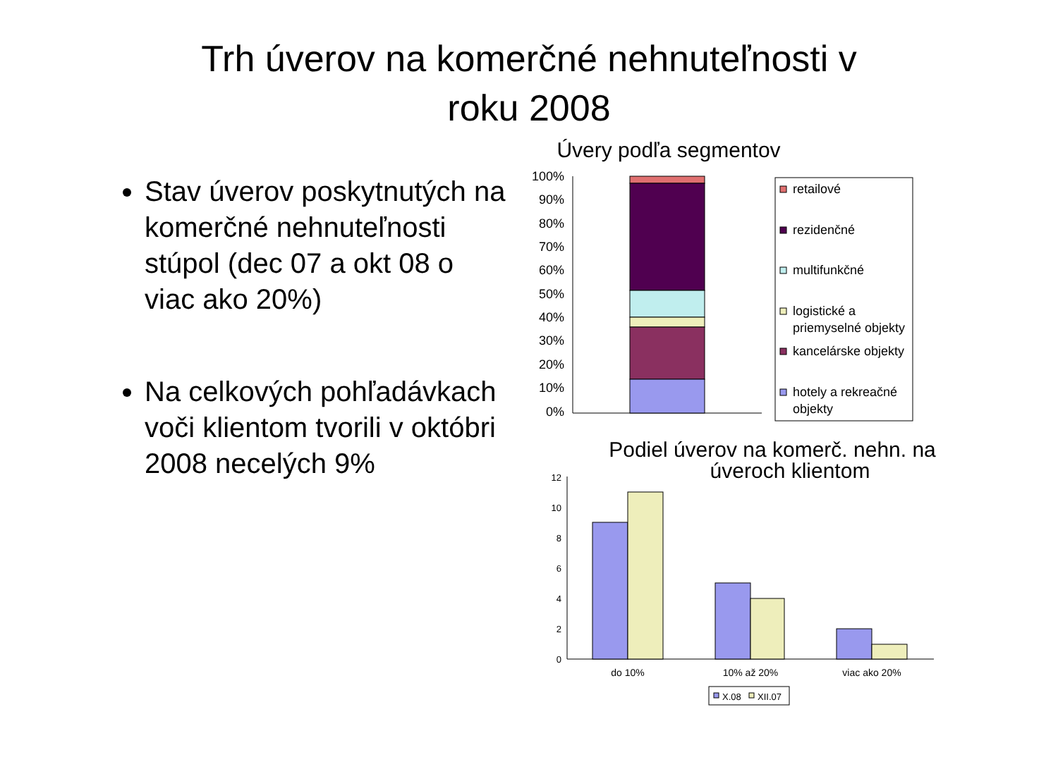Trh úverov na komerčné nehnuteľnosti v
roku 2008
Stav úverov poskytnutých na komerčné nehnuteľnosti stúpol (dec 07 a okt 08 o viac ako 20%)
Na celkových pohľadávkach voči klientom tvorili v októbri 2008 necelých 9%
Úvery podľa segmentov
100%
90%
80%
70%
60%
50%
40%
30%
20%
10%
0%
retailové
rezidenčné
multifunkčné
logistické a
priemyselné objekty
kancelárske objekty
hotely a rekreačné
objekty
Podiel úverov na komerč. nehn. na
úveroch klientom
12
10
8
6
4
2
0
do 10%
10% až 20%
viac ako 20%
X.08
XII.07